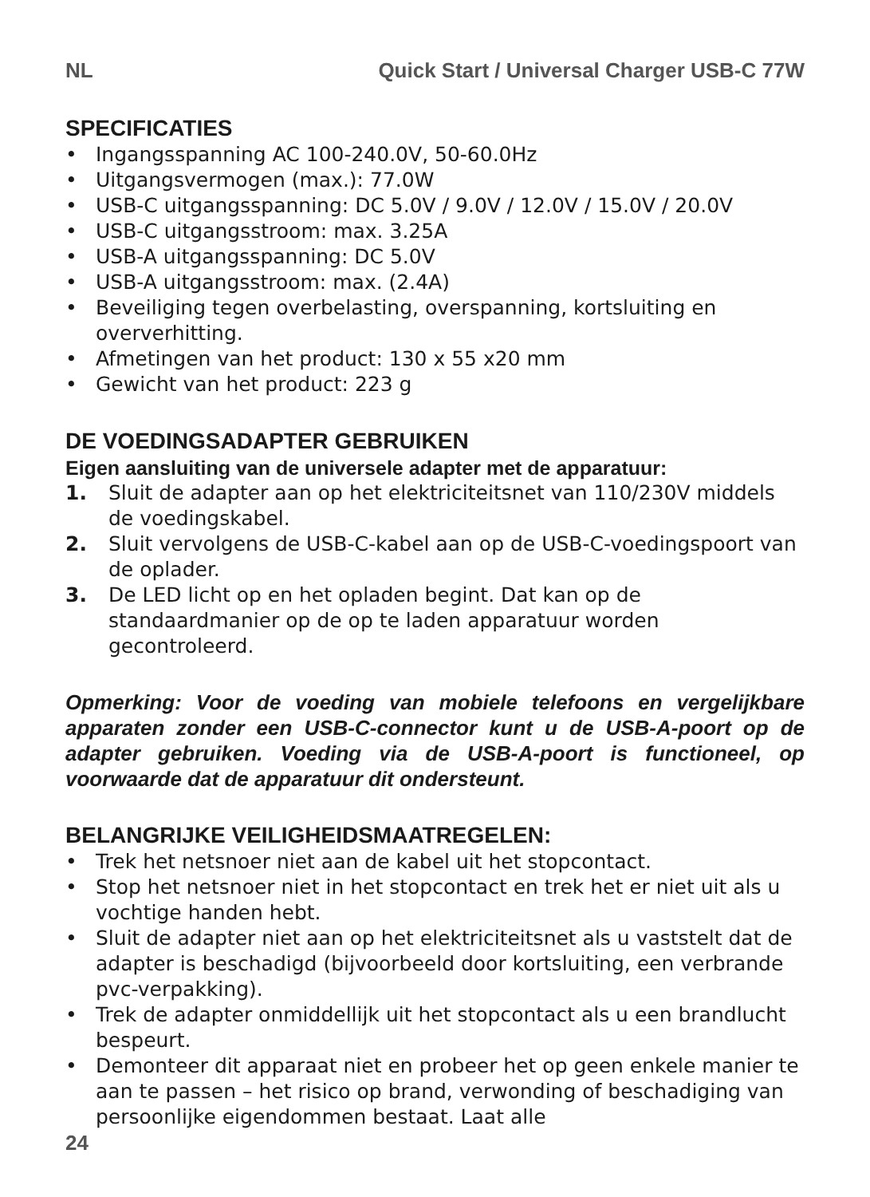NL Quick Start / Universal Charger USB-C 77W
SPECIFICATIES
• Ingangsspanning AC 100-240.0V, 50-60.0Hz
• Uitgangsvermogen (max.): 77.0W
• USB-C uitgangsspanning: DC 5.0V / 9.0V / 12.0V / 15.0V / 20.0V
• USB-C uitgangsstroom: max. 3.25A
• USB-A uitgangsspanning: DC 5.0V
• USB-A uitgangsstroom: max. (2.4A)
• Beveiliging tegen overbelasting, overspanning, kortsluiting en oververhitting.
• Afmetingen van het product: 130 x 55 x20 mm
• Gewicht van het product: 223 g
DE VOEDINGSADAPTER GEBRUIKEN
Eigen aansluiting van de universele adapter met de apparatuur:
1. Sluit de adapter aan op het elektriciteitsnet van 110/230V middels de voedingskabel.
2. Sluit vervolgens de USB-C-kabel aan op de USB-C-voedingspoort van de oplader.
3. De LED licht op en het opladen begint. Dat kan op de standaardmanier op de op te laden apparatuur worden gecontroleerd.
Opmerking: Voor de voeding van mobiele telefoons en vergelijkbare apparaten zonder een USB-C-connector kunt u de USB-A-poort op de adapter gebruiken. Voeding via de USB-A-poort is functioneel, op voorwaarde dat de apparatuur dit ondersteunt.
BELANGRIJKE VEILIGHEIDSMAATREGELEN:
• Trek het netsnoer niet aan de kabel uit het stopcontact.
• Stop het netsnoer niet in het stopcontact en trek het er niet uit als u vochtige handen hebt.
• Sluit de adapter niet aan op het elektriciteitsnet als u vaststelt dat de adapter is beschadigd (bijvoorbeeld door kortsluiting, een verbrande pvc-verpakking).
• Trek de adapter onmiddellijk uit het stopcontact als u een brandlucht bespeurt.
• Demonteer dit apparaat niet en probeer het op geen enkele manier te aan te passen – het risico op brand, verwonding of beschadiging van persoonlijke eigendommen bestaat. Laat alle
24